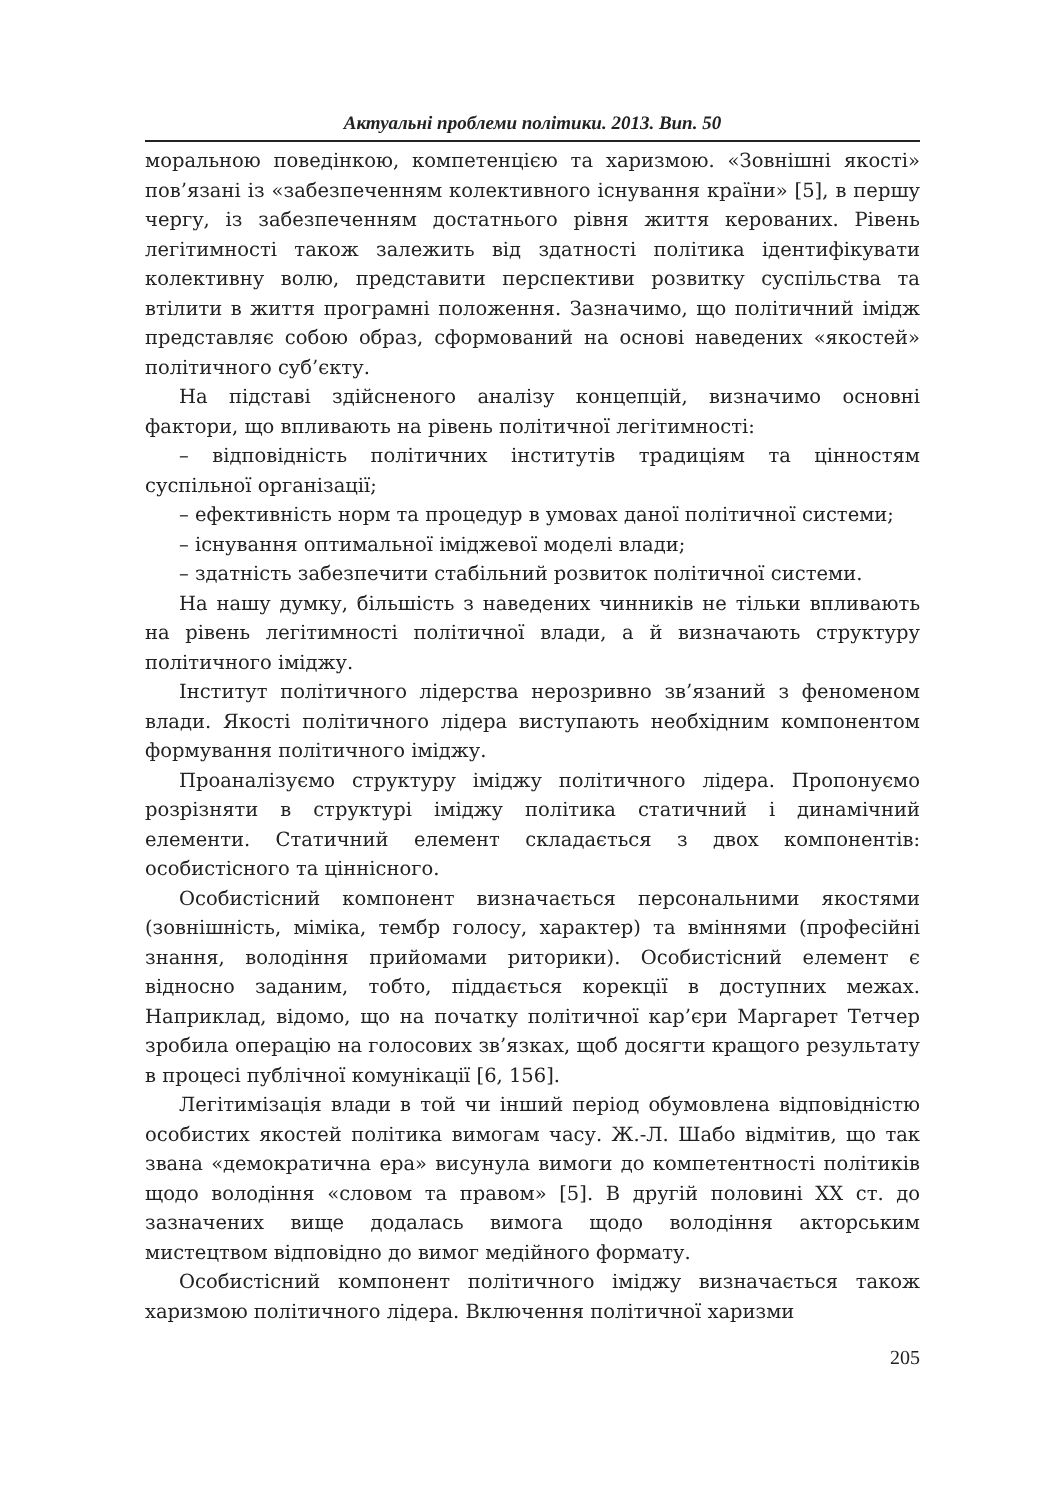Актуальні проблеми політики. 2013. Вип. 50
моральною поведінкою, компетенцією та харизмою. «Зовнішні якості» пов’язані із «забезпеченням колективного існування країни» [5], в першу чергу, із забезпеченням достатнього рівня життя керованих. Рівень легітимності також залежить від здатності політика ідентифікувати колективну волю, представити перспективи розвитку суспільства та втілити в життя програмні положення. Зазначимо, що політичний імідж представляє собою образ, сформований на основі наведених «якостей» політичного суб’єкту.
На підставі здійсненого аналізу концепцій, визначимо основні фактори, що впливають на рівень політичної легітимності:
– відповідність політичних інститутів традиціям та цінностям суспільної організації;
– ефективність норм та процедур в умовах даної політичної системи;
– існування оптимальної іміджевої моделі влади;
– здатність забезпечити стабільний розвиток політичної системи.
На нашу думку, більшість з наведених чинників не тільки впливають на рівень легітимності політичної влади, а й визначають структуру політичного іміджу.
Інститут політичного лідерства нерозривно зв’язаний з феноменом влади. Якості політичного лідера виступають необхідним компонентом формування політичного іміджу.
Проаналізуємо структуру іміджу політичного лідера. Пропонуємо розрізняти в структурі іміджу політика статичний і динамічний елементи. Статичний елемент складається з двох компонентів: особистісного та ціннісного.
Особистісний компонент визначається персональними якостями (зовнішність, міміка, тембр голосу, характер) та вміннями (професійні знання, володіння прийомами риторики). Особистісний елемент є відносно заданим, тобто, піддається корекції в доступних межах. Наприклад, відомо, що на початку політичної кар’єри Маргарет Тетчер зробила операцію на голосових зв’язках, щоб досягти кращого результату в процесі публічної комунікації [6, 156].
Легітимізація влади в той чи інший період обумовлена відповідністю особистих якостей політика вимогам часу. Ж.-Л. Шабо відмітив, що так звана «демократична ера» висунула вимоги до компетентності політиків щодо володіння «словом та правом» [5]. В другій половині XX ст. до зазначених вище додалась вимога щодо володіння акторським мистецтвом відповідно до вимог медійного формату.
Особистісний компонент політичного іміджу визначається також харизмою політичного лідера. Включення політичної харизми
205